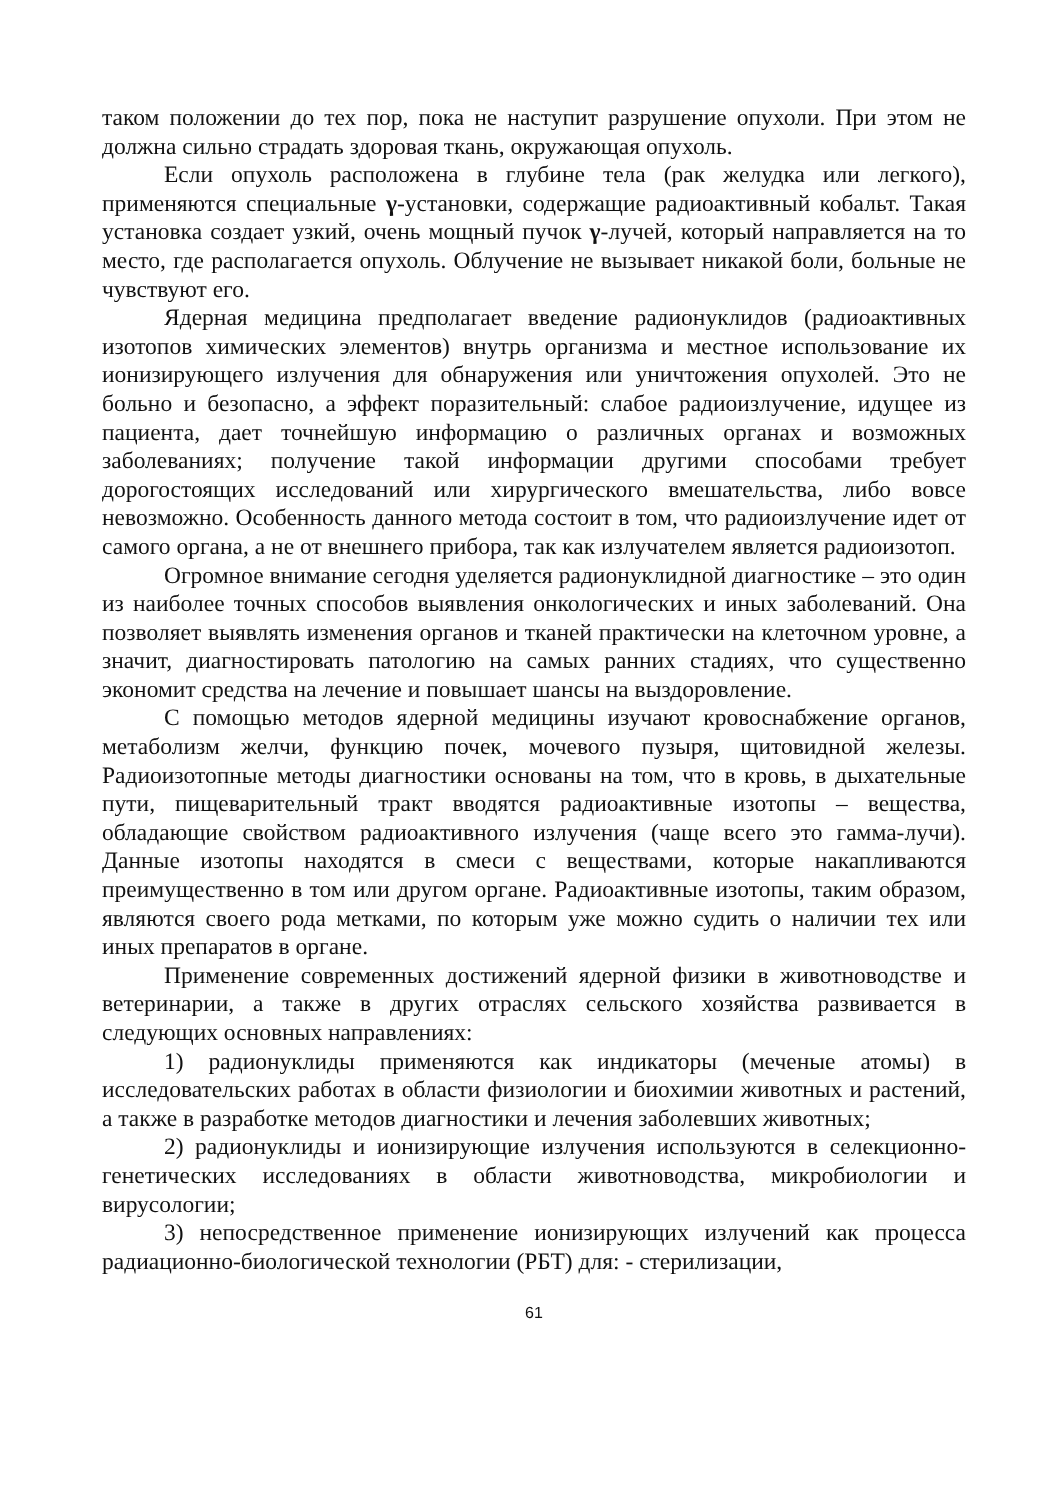таком положении до тех пор, пока не наступит разрушение опухоли. При этом не должна сильно страдать здоровая ткань, окружающая опухоль.
Если опухоль расположена в глубине тела (рак желудка или легкого), применяются специальные γ-установки, содержащие радиоактивный кобальт. Такая установка создает узкий, очень мощный пучок γ-лучей, который направляется на то место, где располагается опухоль. Облучение не вызывает никакой боли, больные не чувствуют его.
Ядерная медицина предполагает введение радионуклидов (радиоактивных изотопов химических элементов) внутрь организма и местное использование их ионизирующего излучения для обнаружения или уничтожения опухолей. Это не больно и безопасно, а эффект поразительный: слабое радиоизлучение, идущее из пациента, дает точнейшую информацию о различных органах и возможных заболеваниях; получение такой информации другими способами требует дорогостоящих исследований или хирургического вмешательства, либо вовсе невозможно. Особенность данного метода состоит в том, что радиоизлучение идет от самого органа, а не от внешнего прибора, так как излучателем является радиоизотоп.
Огромное внимание сегодня уделяется радионуклидной диагностике – это один из наиболее точных способов выявления онкологических и иных заболеваний. Она позволяет выявлять изменения органов и тканей практически на клеточном уровне, а значит, диагностировать патологию на самых ранних стадиях, что существенно экономит средства на лечение и повышает шансы на выздоровление.
С помощью методов ядерной медицины изучают кровоснабжение органов, метаболизм желчи, функцию почек, мочевого пузыря, щитовидной железы. Радиоизотопные методы диагностики основаны на том, что в кровь, в дыхательные пути, пищеварительный тракт вводятся радиоактивные изотопы – вещества, обладающие свойством радиоактивного излучения (чаще всего это гамма-лучи). Данные изотопы находятся в смеси с веществами, которые накапливаются преимущественно в том или другом органе. Радиоактивные изотопы, таким образом, являются своего рода метками, по которым уже можно судить о наличии тех или иных препаратов в органе.
Применение современных достижений ядерной физики в животноводстве и ветеринарии, а также в других отраслях сельского хозяйства развивается в следующих основных направлениях:
1) радионуклиды применяются как индикаторы (меченые атомы) в исследовательских работах в области физиологии и биохимии животных и растений, а также в разработке методов диагностики и лечения заболевших животных;
2) радионуклиды и ионизирующие излучения используются в селекционно-генетических исследованиях в области животноводства, микробиологии и вирусологии;
3) непосредственное применение ионизирующих излучений как процесса радиационно-биологической технологии (РБТ) для: - стерилизации,
61